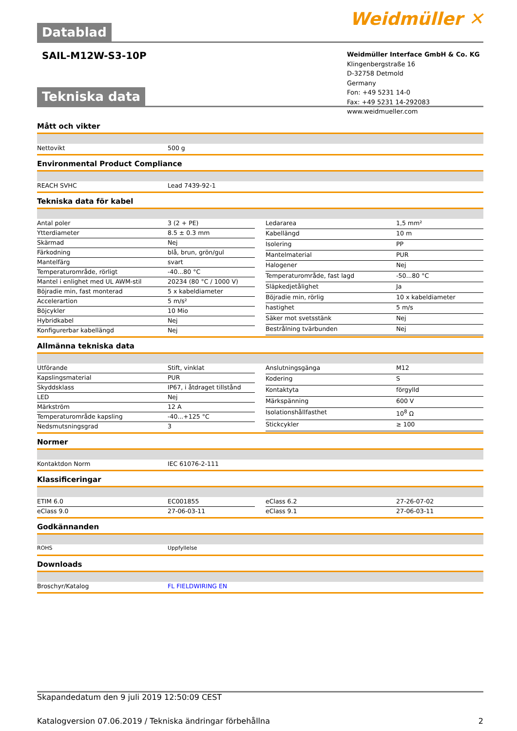Datablad
Weidmüller ✕
SAIL-M12W-S3-10P
Weidmüller Interface GmbH & Co. KG
Klingenbergstraße 16
D-32758 Detmold
Germany
Fon: +49 5231 14-0
Fax: +49 5231 14-292083
www.weidmueller.com
Tekniska data
Mått och vikter
| Nettovikt | 500 g |
Environmental Product Compliance
| REACH SVHC | Lead 7439-92-1 |
Tekniska data för kabel
| Antal poler | 3 (2 + PE) |
| Ytterdiameter | 8.5 ± 0.3 mm |
| Skärmad | Nej |
| Färkodning | blå, brun, grön/gul |
| Mantelfärg | svart |
| Temperaturområde, rörligt | -40...80 °C |
| Mantel i enlighet med UL AWM-stil | 20234 (80 °C / 1000 V) |
| Böjradie min, fast monterad | 5 x kabeldiameter |
| Accelerartion | 5 m/s² |
| Böjcykler | 10 Mio |
| Hybridkabel | Nej |
| Konfigurerbar kabellängd | Nej |
| Ledararea | 1,5 mm² |
| Kabellängd | 10 m |
| Isolering | PP |
| Mantelmaterial | PUR |
| Halogener | Nej |
| Temperaturområde, fast lagd | -50...80 °C |
| Släpkedjetålighet | Ja |
| Böjradie min, rörlig | 10 x kabeldiameter |
| hastighet | 5 m/s |
| Säker mot svetsstänk | Nej |
| Bestrålning tvärbunden | Nej |
Allmänna tekniska data
| Utförande | Stift, vinklat |
| Kapslingsmaterial | PUR |
| Skyddsklass | IP67, i åtdraget tillstånd |
| LED | Nej |
| Märkström | 12 A |
| Temperaturområde kapsling | -40...+125 °C |
| Nedsmutsningsgrad | 3 |
| Anslutningsgänga | M12 |
| Kodering | S |
| Kontaktyta | förgylld |
| Märkspänning | 600 V |
| Isolationshållfasthet | 10<sup>8</sup> Ω |
| Stickcykler | ≥ 100 |
Normer
| Kontaktdon Norm | IEC 61076-2-111 |
Klassificeringar
| ETIM 6.0 | EC001855 |
| eClass 9.0 | 27-06-03-11 |
| eClass 6.2 | 27-26-07-02 |
| eClass 9.1 | 27-06-03-11 |
Godkännanden
| ROHS | Uppfyllelse |
Downloads
| Broschyr/Katalog | FL FIELDWIRING EN |
Skapandedatum den 9 juli 2019 12:50:09 CEST
Katalogversion 07.06.2019 / Tekniska ändringar förbehållna 2